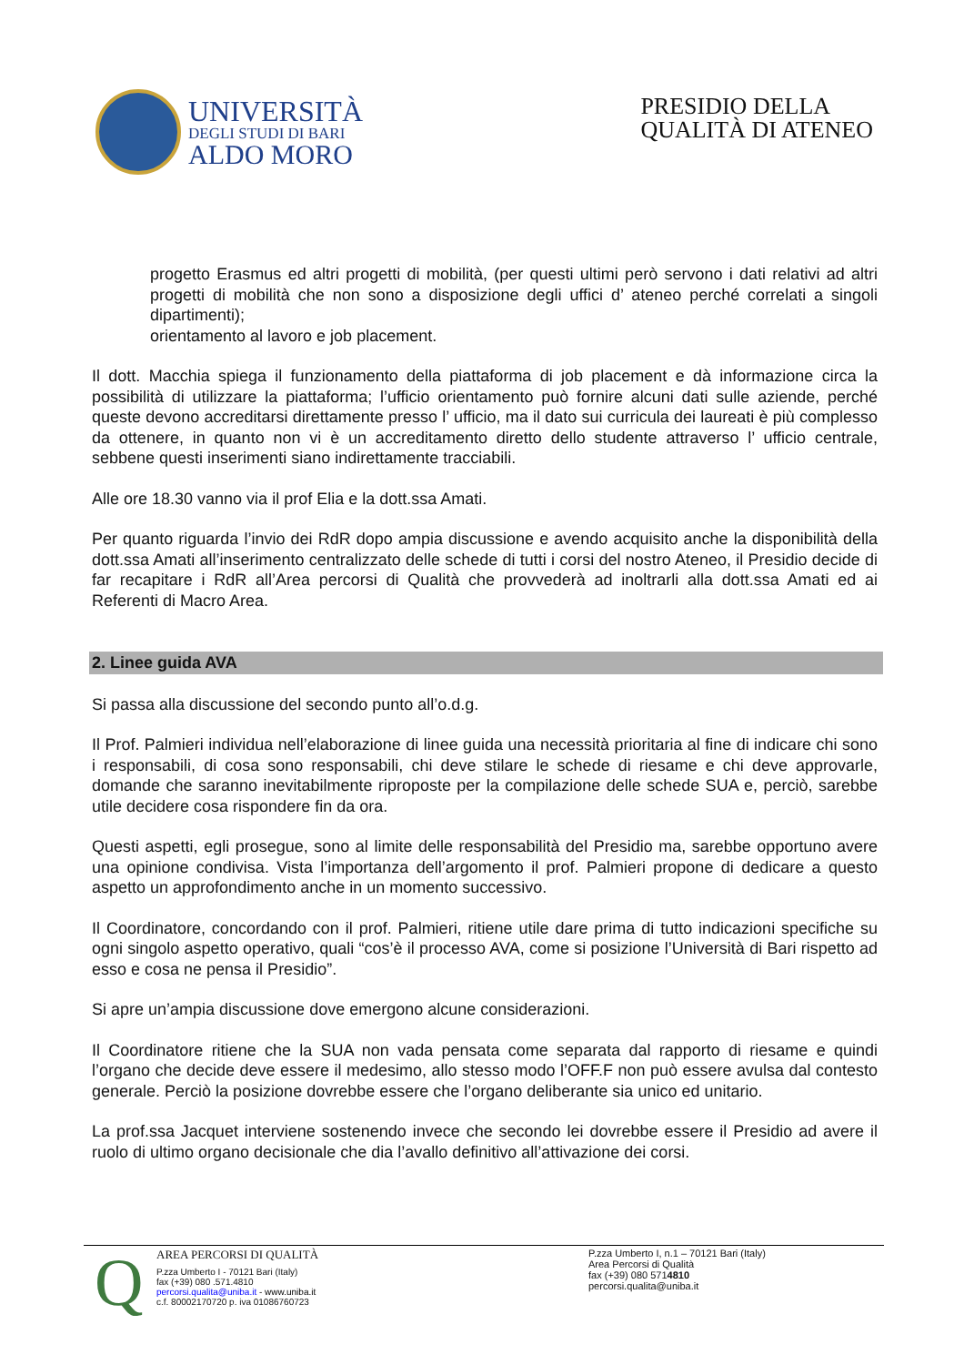UNIVERSITÀ
DEGLI STUDI DI BARI
ALDO MORO
PRESIDIO DELLA
QUALITÀ DI ATENEO
progetto Erasmus ed altri progetti di mobilità, (per questi ultimi però servono i dati relativi ad altri progetti di mobilità che non sono a disposizione degli uffici d’ ateneo perché correlati a singoli dipartimenti);
orientamento al lavoro e job placement.
Il dott. Macchia spiega il funzionamento della piattaforma di job placement e dà informazione circa la possibilità di utilizzare la piattaforma; l’ufficio orientamento può fornire alcuni dati sulle aziende, perché queste devono accreditarsi direttamente presso l’ ufficio, ma il dato sui curricula dei laureati è più complesso da ottenere, in quanto non vi è un accreditamento diretto dello studente attraverso l’ ufficio centrale, sebbene questi inserimenti siano indirettamente tracciabili.
Alle ore 18.30 vanno via il prof Elia e la dott.ssa Amati.
Per quanto riguarda l’invio dei RdR dopo ampia discussione e avendo acquisito anche la disponibilità della dott.ssa Amati all’inserimento centralizzato delle schede di tutti i corsi del nostro Ateneo, il Presidio decide di far recapitare i RdR all’Area percorsi di Qualità che provvederà ad inoltrarli alla dott.ssa Amati ed ai Referenti di Macro Area.
2. Linee guida AVA
Si passa alla discussione del secondo punto all’o.d.g.
Il Prof. Palmieri individua nell’elaborazione di linee guida una necessità prioritaria al fine di indicare chi sono i responsabili, di cosa sono responsabili, chi deve stilare le schede di riesame e chi deve approvarle, domande che saranno inevitabilmente riproposte per la compilazione delle schede SUA e, perciò, sarebbe utile decidere cosa rispondere fin da ora.
Questi aspetti, egli prosegue, sono al limite delle responsabilità del Presidio ma, sarebbe opportuno avere una opinione condivisa. Vista l’importanza dell’argomento il prof. Palmieri propone di dedicare a questo aspetto un approfondimento anche in un momento successivo.
Il Coordinatore, concordando con il prof. Palmieri, ritiene utile dare prima di tutto indicazioni specifiche su ogni singolo aspetto operativo, quali “cos’è il processo AVA, come si posizione l’Università di Bari rispetto ad esso e cosa ne pensa il Presidio”.
Si apre un’ampia discussione dove emergono alcune considerazioni.
Il Coordinatore ritiene che la SUA non vada pensata come separata dal rapporto di riesame e quindi l’organo che decide deve essere il medesimo, allo stesso modo l’OFF.F non può essere avulsa dal contesto generale. Perciò la posizione dovrebbe essere che l’organo deliberante sia unico ed unitario.
La prof.ssa Jacquet interviene sostenendo invece che secondo lei dovrebbe essere il Presidio ad avere il ruolo di ultimo organo decisionale che dia l’avallo definitivo all’attivazione dei corsi.
Q
AREA PERCORSI DI QUALITÀ
P.zza Umberto I - 70121 Bari (Italy)
fax (+39) 080 .571.4810
percorsi.qualita@uniba.it - www.uniba.it
c.f. 80002170720 p. iva 01086760723
P.zza Umberto I, n.1 – 70121 Bari (Italy)
Area Percorsi di Qualità
fax (+39) 080 5714810
percorsi.qualita@uniba.it